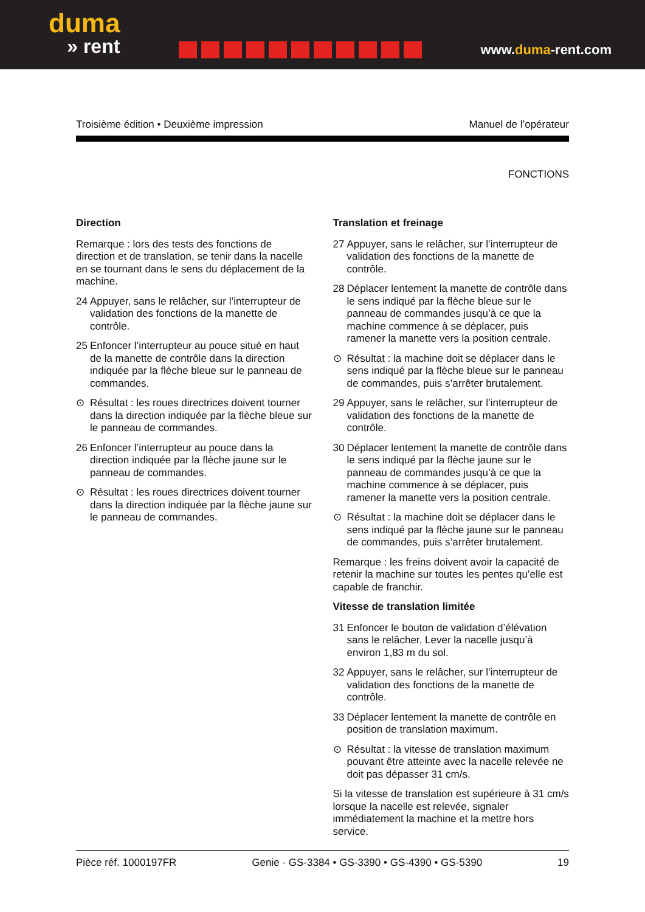duma
» rent
www.duma-rent.com
Troisième édition • Deuxième impression Manuel de l’opérateur
FONCTIONS
Direction
Remarque : lors des tests des fonctions de direction et de translation, se tenir dans la nacelle en se tournant dans le sens du déplacement de la machine.
24 Appuyer, sans le relâcher, sur l’interrupteur de validation des fonctions de la manette de contrôle.
25 Enfoncer l’interrupteur au pouce situé en haut de la manette de contrôle dans la direction indiquée par la flèche bleue sur le panneau de commandes.
⊙ Résultat : les roues directrices doivent tourner dans la direction indiquée par la flèche bleue sur le panneau de commandes.
26 Enfoncer l’interrupteur au pouce dans la direction indiquée par la flèche jaune sur le panneau de commandes.
⊙ Résultat : les roues directrices doivent tourner dans la direction indiquée par la flèche jaune sur le panneau de commandes.
Translation et freinage
27 Appuyer, sans le relâcher, sur l’interrupteur de validation des fonctions de la manette de contrôle.
28 Déplacer lentement la manette de contrôle dans le sens indiqué par la flèche bleue sur le panneau de commandes jusqu’à ce que la machine commence à se déplacer, puis ramener la manette vers la position centrale.
⊙ Résultat : la machine doit se déplacer dans le sens indiqué par la flèche bleue sur le panneau de commandes, puis s’arrêter brutalement.
29 Appuyer, sans le relâcher, sur l’interrupteur de validation des fonctions de la manette de contrôle.
30 Déplacer lentement la manette de contrôle dans le sens indiqué par la flèche jaune sur le panneau de commandes jusqu’à ce que la machine commence à se déplacer, puis ramener la manette vers la position centrale.
⊙ Résultat : la machine doit se déplacer dans le sens indiqué par la flèche jaune sur le panneau de commandes, puis s’arrêter brutalement.
Remarque : les freins doivent avoir la capacité de retenir la machine sur toutes les pentes qu’elle est capable de franchir.
Vitesse de translation limitée
31 Enfoncer le bouton de validation d’élévation sans le relâcher. Lever la nacelle jusqu’à environ 1,83 m du sol.
32 Appuyer, sans le relâcher, sur l’interrupteur de validation des fonctions de la manette de contrôle.
33 Déplacer lentement la manette de contrôle en position de translation maximum.
⊙ Résultat : la vitesse de translation maximum pouvant être atteinte avec la nacelle relevée ne doit pas dépasser 31 cm/s.
Si la vitesse de translation est supérieure à 31 cm/s lorsque la nacelle est relevée, signaler immédiatement la machine et la mettre hors service.
Pièce réf. 1000197FR Genie · GS-3384 • GS-3390 • GS-4390 • GS-5390 19